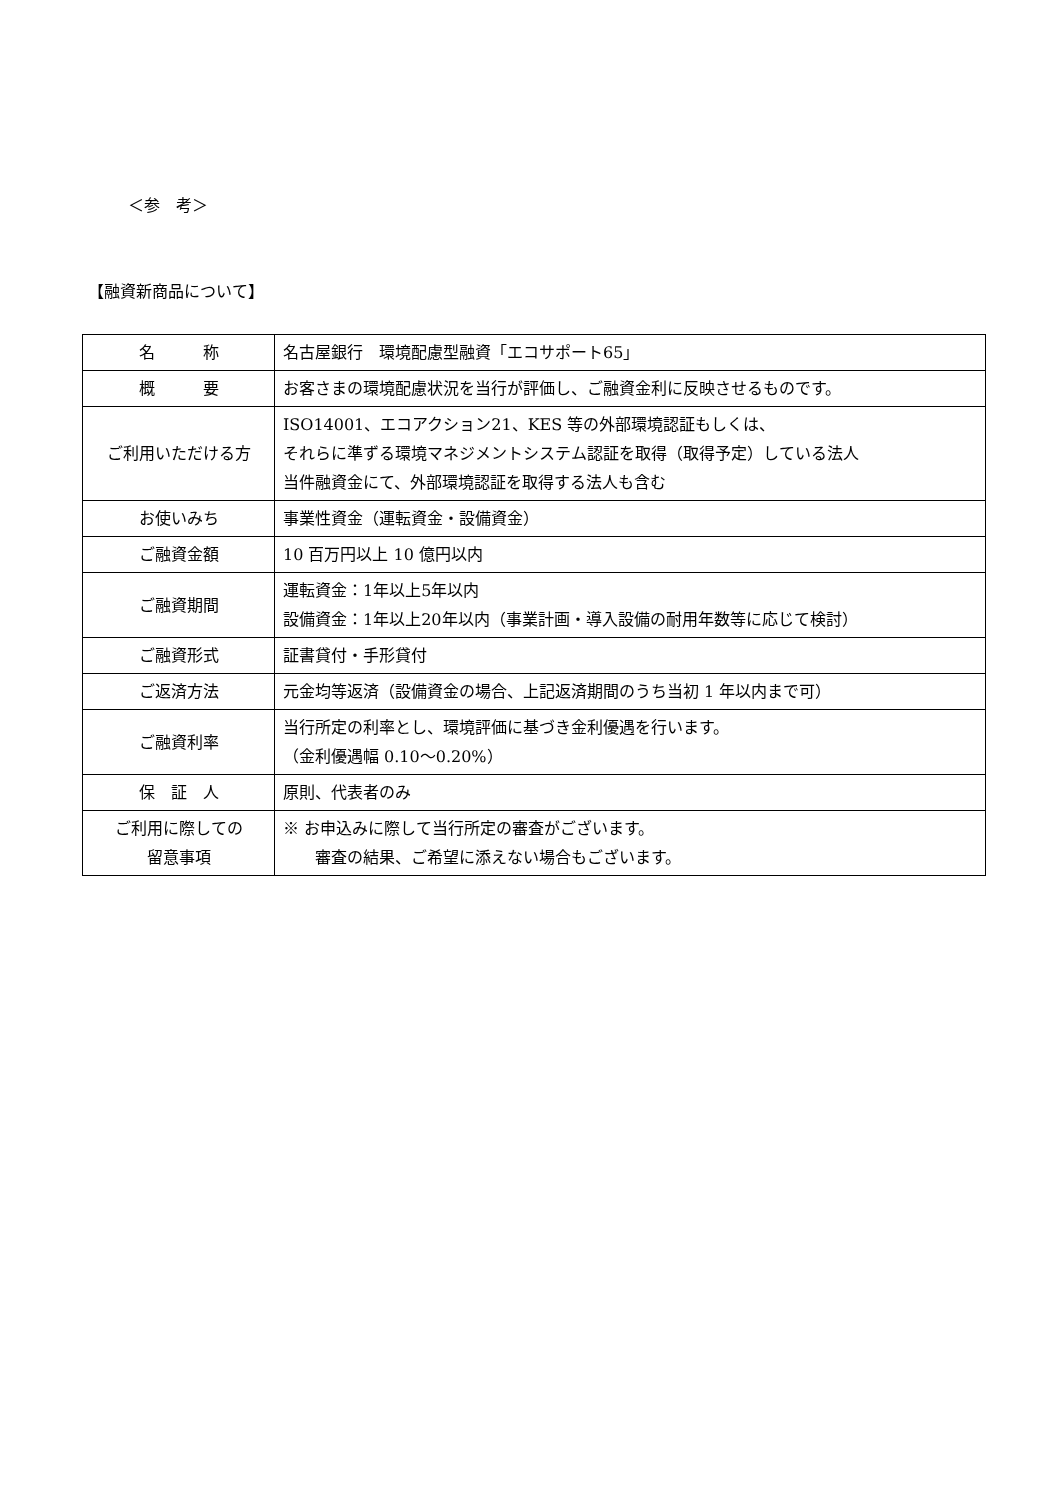＜参　考＞
【融資新商品について】
| 名 称 | 名古屋銀行 環境配慮型融資「エコサポート65」 |
| 概 要 | お客さまの環境配慮状況を当行が評価し、ご融資金利に反映させるものです。 |
| ご利用いただける方 | ISO14001、エコアクション21、KES 等の外部環境認証もしくは、 それらに準ずる環境マネジメントシステム認証を取得（取得予定）している法人 当件融資金にて、外部環境認証を取得する法人も含む |
| お使いみち | 事業性資金（運転資金・設備資金） |
| ご融資金額 | 10 百万円以上 10 億円以内 |
| ご融資期間 | 運転資金：1年以上5年以内 設備資金：1年以上20年以内（事業計画・導入設備の耐用年数等に応じて検討） |
| ご融資形式 | 証書貸付・手形貸付 |
| ご返済方法 | 元金均等返済（設備資金の場合、上記返済期間のうち当初 1 年以内まで可） |
| ご融資利率 | 当行所定の利率とし、環境評価に基づき金利優遇を行います。 （金利優遇幅 0.10～0.20%） |
| 保 証 人 | 原則、代表者のみ |
| ご利用に際しての 留意事項 | ※ お申込みに際して当行所定の審査がございます。 審査の結果、ご希望に添えない場合もございます。 |